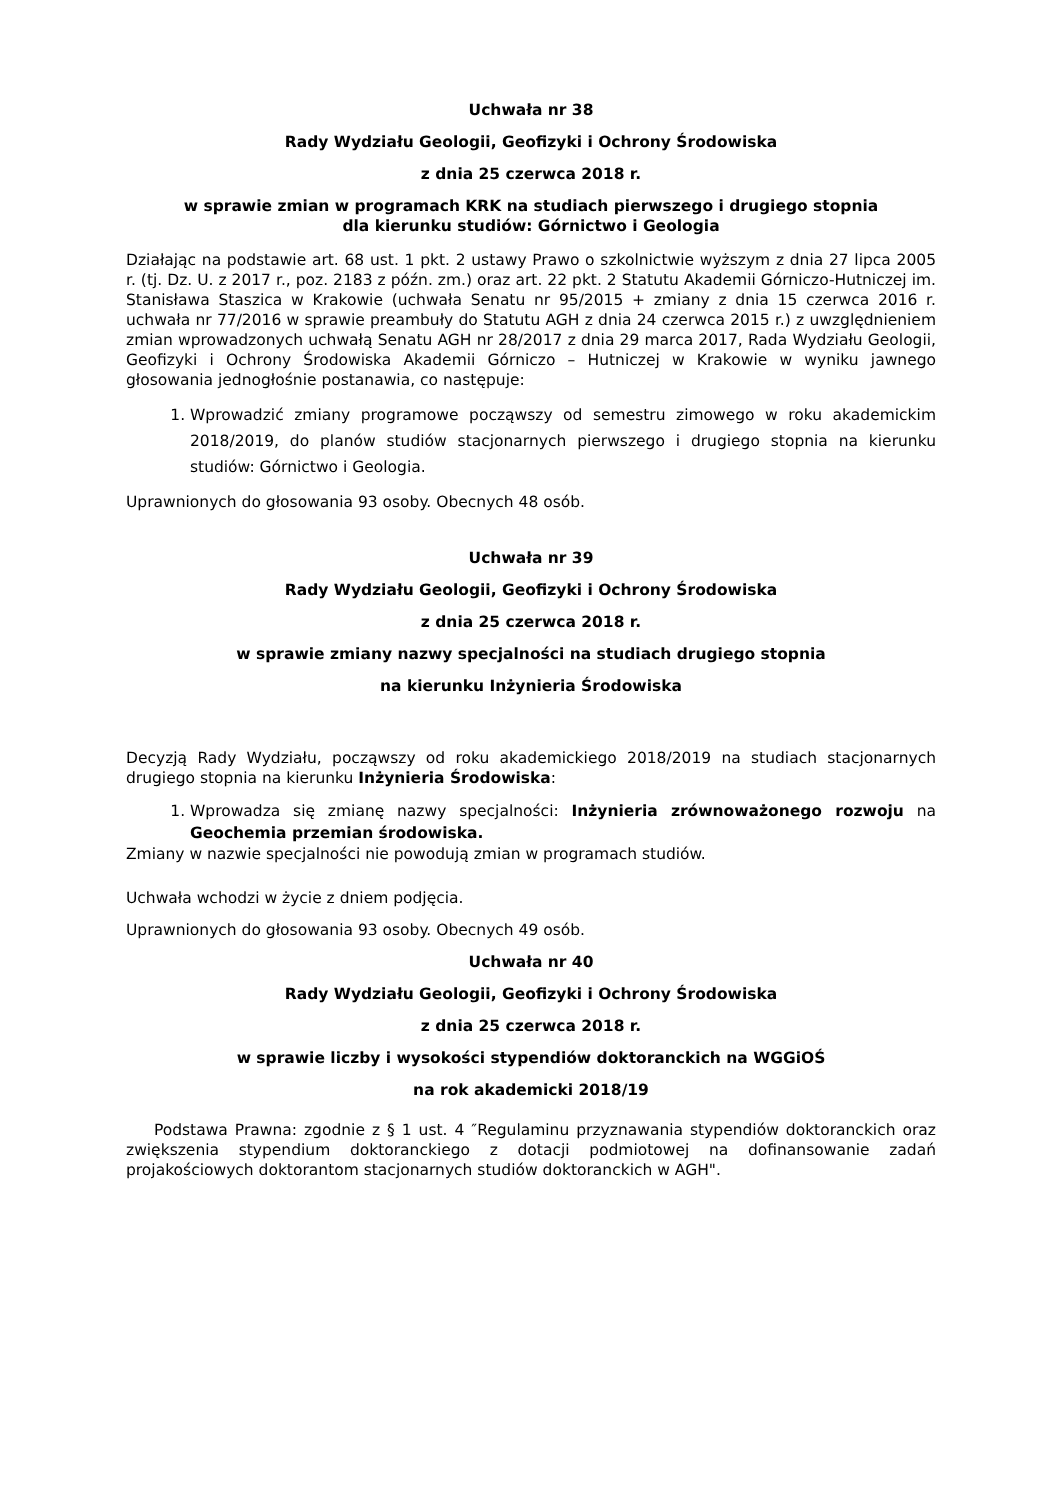Uchwała nr 38
Rady Wydziału Geologii, Geofizyki i Ochrony Środowiska
z dnia 25 czerwca 2018 r.
w sprawie zmian w programach KRK na studiach pierwszego i drugiego stopnia
dla kierunku studiów: Górnictwo i Geologia
Działając na podstawie art. 68 ust. 1 pkt. 2 ustawy Prawo o szkolnictwie wyższym z dnia 27 lipca 2005 r. (tj. Dz. U. z 2017 r., poz. 2183 z późn. zm.) oraz art. 22 pkt. 2 Statutu Akademii Górniczo-Hutniczej im. Stanisława Staszica w Krakowie (uchwała Senatu nr 95/2015 + zmiany z dnia 15 czerwca 2016 r. uchwała nr 77/2016 w sprawie preambuły do Statutu AGH z dnia 24 czerwca 2015 r.) z uwzględnieniem zmian wprowadzonych uchwałą Senatu AGH nr 28/2017 z dnia 29 marca 2017, Rada Wydziału Geologii, Geofizyki i Ochrony Środowiska Akademii Górniczo – Hutniczej w Krakowie w wyniku jawnego głosowania jednogłośnie postanawia, co następuje:
1. Wprowadzić zmiany programowe począwszy od semestru zimowego w roku akademickim 2018/2019, do planów studiów stacjonarnych pierwszego i drugiego stopnia na kierunku studiów: Górnictwo i Geologia.
Uprawnionych do głosowania 93 osoby. Obecnych 48 osób.
Uchwała nr 39
Rady Wydziału Geologii, Geofizyki i Ochrony Środowiska
z dnia 25 czerwca 2018 r.
w sprawie zmiany nazwy specjalności na studiach drugiego stopnia
na kierunku Inżynieria Środowiska
Decyzją Rady Wydziału, począwszy od roku akademickiego 2018/2019 na studiach stacjonarnych drugiego stopnia na kierunku Inżynieria Środowiska:
1. Wprowadza się zmianę nazwy specjalności: Inżynieria zrównoważonego rozwoju na Geochemia przemian środowiska.
Zmiany w nazwie specjalności nie powodują zmian w programach studiów.
Uchwała wchodzi w życie z dniem podjęcia.
Uprawnionych do głosowania 93 osoby. Obecnych 49 osób.
Uchwała nr 40
Rady Wydziału Geologii, Geofizyki i Ochrony Środowiska
z dnia 25 czerwca 2018 r.
w sprawie liczby i wysokości stypendiów doktoranckich na WGGiOŚ
na rok akademicki 2018/19
Podstawa Prawna: zgodnie z § 1 ust. 4 ″Regulaminu przyznawania stypendiów doktoranckich oraz zwiększenia stypendium doktoranckiego z dotacji podmiotowej na dofinansowanie zadań projakościowych doktorantom stacjonarnych studiów doktoranckich w AGH".